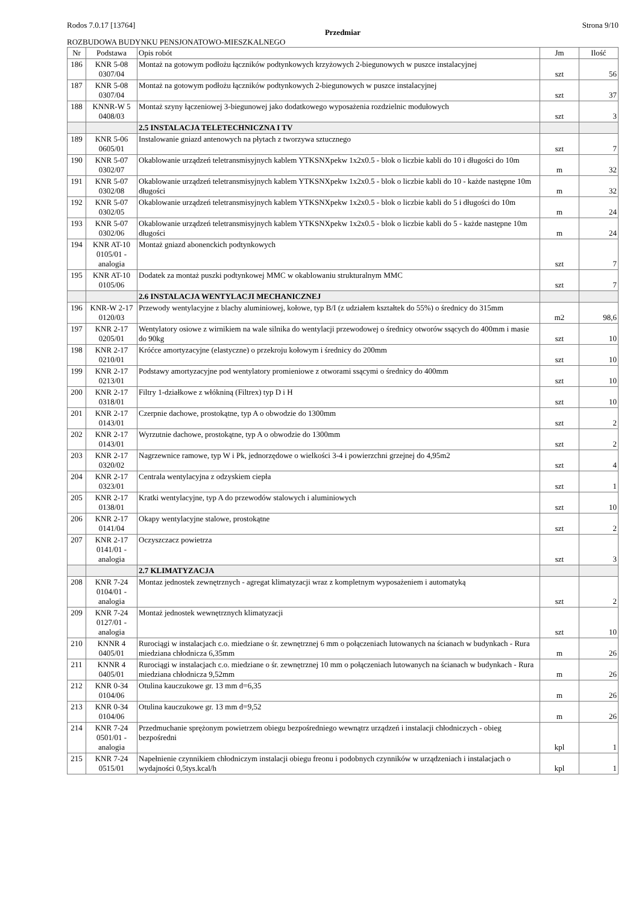Rodos 7.0.17 [13764] Strona 9/10
Przedmiar
ROZBUDOWA BUDYNKU PENSJONATOWO-MIESZKALNEGO
| Nr | Podstawa | Opis robót | Jm | Ilość |
| --- | --- | --- | --- | --- |
| 186 | KNR 5-08 0307/04 | Montaż na gotowym podłożu łączników podtynkowych krzyżowych 2-biegunowych w puszce instalacyjnej | szt | 56 |
| 187 | KNR 5-08 0307/04 | Montaż na gotowym podłożu łączników podtynkowych 2-biegunowych w puszce instalacyjnej | szt | 37 |
| 188 | KNNR-W 5 0408/03 | Montaż szyny łączeniowej 3-biegunowej jako dodatkowego wyposażenia rozdzielnic modułowych | szt | 3 |
| | | 2.5 INSTALACJA TELETECHNICZNA I TV | | |
| 189 | KNR 5-06 0605/01 | Instalowanie gniazd antenowych na płytach z tworzywa sztucznego | szt | 7 |
| 190 | KNR 5-07 0302/07 | Okablowanie urządzeń teletransmisyjnych kablem YTKSNXpekw 1x2x0.5 - blok o liczbie kabli do 10 i długości do 10m | m | 32 |
| 191 | KNR 5-07 0302/08 | Okablowanie urządzeń teletransmisyjnych kablem YTKSNXpekw 1x2x0.5 - blok o liczbie kabli do 10 - każde następne 10m długości | m | 32 |
| 192 | KNR 5-07 0302/05 | Okablowanie urządzeń teletransmisyjnych kablem YTKSNXpekw 1x2x0.5 - blok o liczbie kabli do 5 i długości do 10m | m | 24 |
| 193 | KNR 5-07 0302/06 | Okablowanie urządzeń teletransmisyjnych kablem YTKSNXpekw 1x2x0.5 - blok o liczbie kabli do 5 - każde następne 10m długości | m | 24 |
| 194 | KNR AT-10 0105/01 - analogia | Montaż gniazd abonenckich podtynkowych | szt | 7 |
| 195 | KNR AT-10 0105/06 | Dodatek za montaż puszki podtynkowej MMC w okablowaniu strukturalnym MMC | szt | 7 |
| | | 2.6 INSTALACJA WENTYLACJI MECHANICZNEJ | | |
| 196 | KNR-W 2-17 0120/03 | Przewody wentylacyjne z blachy aluminiowej, kołowe, typ B/I (z udziałem kształtek do 55%) o średnicy do 315mm | m2 | 98,6 |
| 197 | KNR 2-17 0205/01 | Wentylatory osiowe z wirnikiem na wale silnika do wentylacji przewodowej o średnicy otworów ssących do 400mm i masie do 90kg | szt | 10 |
| 198 | KNR 2-17 0210/01 | Króćce amortyzacyjne (elastyczne) o przekroju kołowym i średnicy do 200mm | szt | 10 |
| 199 | KNR 2-17 0213/01 | Podstawy amortyzacyjne pod wentylatory promieniowe z otworami ssącymi o średnicy do 400mm | szt | 10 |
| 200 | KNR 2-17 0318/01 | Filtry 1-działkowe z włókniną (Filtrex) typ D i H | szt | 10 |
| 201 | KNR 2-17 0143/01 | Czerpnie dachowe, prostokątne, typ A o obwodzie do 1300mm | szt | 2 |
| 202 | KNR 2-17 0143/01 | Wyrzutnie dachowe, prostokątne, typ A o obwodzie do 1300mm | szt | 2 |
| 203 | KNR 2-17 0320/02 | Nagrzewnice ramowe, typ W i Pk, jednorzędowe o wielkości 3-4 i powierzchni grzejnej do 4,95m2 | szt | 4 |
| 204 | KNR 2-17 0323/01 | Centrala wentylacyjna z odzyskiem ciepła | szt | 1 |
| 205 | KNR 2-17 0138/01 | Kratki wentylacyjne, typ A do przewodów stalowych i aluminiowych | szt | 10 |
| 206 | KNR 2-17 0141/04 | Okapy wentylacyjne stalowe, prostokątne | szt | 2 |
| 207 | KNR 2-17 0141/01 - analogia | Oczyszczacz powietrza | szt | 3 |
| | | 2.7 KLIMATYZACJA | | |
| 208 | KNR 7-24 0104/01 - analogia | Montaz jednostek zewnętrznych - agregat klimatyzacji wraz z kompletnym wyposażeniem i automatyką | szt | 2 |
| 209 | KNR 7-24 0127/01 - analogia | Montaż jednostek wewnętrznych klimatyzacji | szt | 10 |
| 210 | KNNR 4 0405/01 | Rurociągi w instalacjach c.o. miedziane o śr. zewnętrznej 6 mm o połączeniach lutowanych na ścianach w budynkach - Rura miedziana chłodnicza 6,35mm | m | 26 |
| 211 | KNNR 4 0405/01 | Rurociągi w instalacjach c.o. miedziane o śr. zewnętrznej 10 mm o połączeniach lutowanych na ścianach w budynkach - Rura miedziana chłodnicza 9,52mm | m | 26 |
| 212 | KNR 0-34 0104/06 | Otulina kauczukowe gr. 13 mm d=6,35 | m | 26 |
| 213 | KNR 0-34 0104/06 | Otulina kauczukowe gr. 13 mm d=9,52 | m | 26 |
| 214 | KNR 7-24 0501/01 - analogia | Przedmuchanie sprężonym powietrzem obiegu bezpośredniego wewnątrz urządzeń i instalacji chłodniczych - obieg bezpośredni | kpl | 1 |
| 215 | KNR 7-24 0515/01 | Napełnienie czynnikiem chłodniczym instalacji obiegu freonu i podobnych czynników w urządzeniach i instalacjach o wydajności 0,5tys.kcal/h | kpl | 1 |